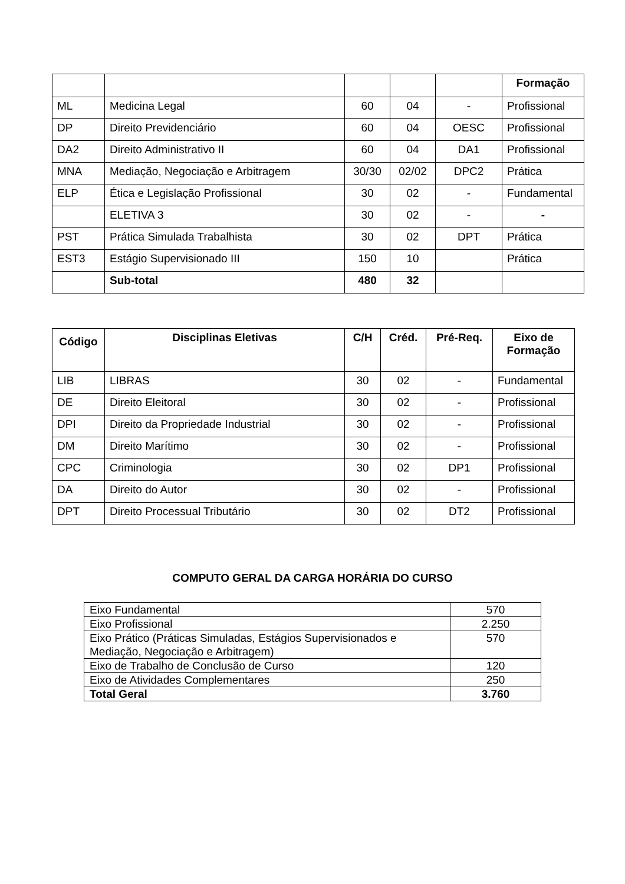| | | | | | Formação |
| ML | Medicina Legal | 60 | 04 | - | Profissional |
| DP | Direito Previdenciário | 60 | 04 | OESC | Profissional |
| DA2 | Direito Administrativo II | 60 | 04 | DA1 | Profissional |
| MNA | Mediação, Negociação e Arbitragem | 30/30 | 02/02 | DPC2 | Prática |
| ELP | Ética e Legislação Profissional | 30 | 02 | - | Fundamental |
| | ELETIVA 3 | 30 | 02 | - | - |
| PST | Prática Simulada Trabalhista | 30 | 02 | DPT | Prática |
| EST3 | Estágio Supervisionado III | 150 | 10 | | Prática |
| | Sub-total | 480 | 32 | | |
| Código | Disciplinas Eletivas | C/H | Créd. | Pré-Req. | Eixo de Formação |
| --- | --- | --- | --- | --- | --- |
| LIB | LIBRAS | 30 | 02 | - | Fundamental |
| DE | Direito Eleitoral | 30 | 02 | - | Profissional |
| DPI | Direito da Propriedade Industrial | 30 | 02 | - | Profissional |
| DM | Direito Marítimo | 30 | 02 | - | Profissional |
| CPC | Criminologia | 30 | 02 | DP1 | Profissional |
| DA | Direito do Autor | 30 | 02 | - | Profissional |
| DPT | Direito Processual Tributário | 30 | 02 | DT2 | Profissional |
COMPUTO GERAL DA CARGA HORÁRIA DO CURSO
| Eixo Fundamental | 570 |
| Eixo Profissional | 2.250 |
| Eixo Prático (Práticas Simuladas, Estágios Supervisionados e Mediação, Negociação e Arbitragem) | 570 |
| Eixo de Trabalho de Conclusão de Curso | 120 |
| Eixo de Atividades Complementares | 250 |
| Total Geral | 3.760 |